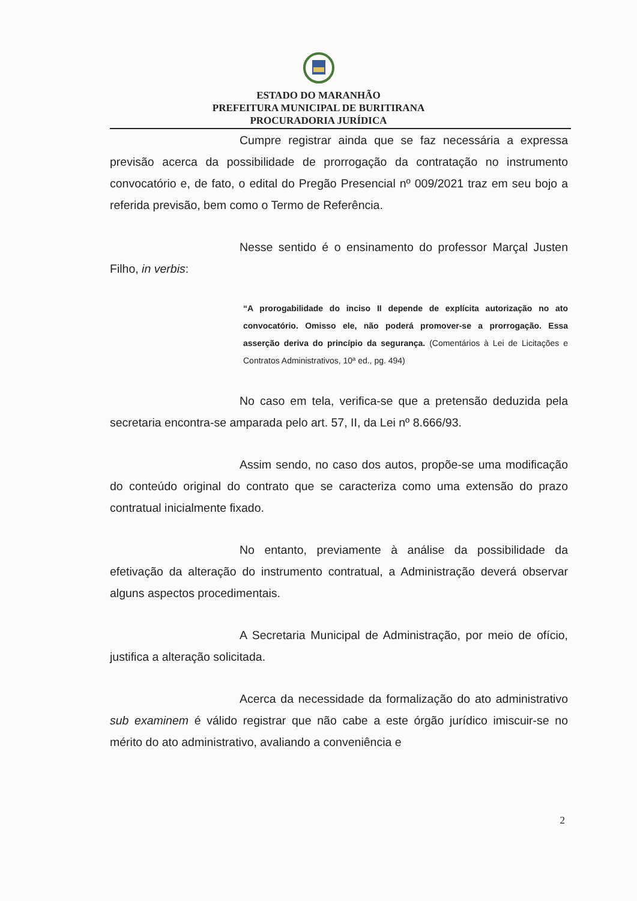ESTADO DO MARANHÃO
PREFEITURA MUNICIPAL DE BURITIRANA
PROCURADORIA JURÍDICA
Cumpre registrar ainda que se faz necessária a expressa previsão acerca da possibilidade de prorrogação da contratação no instrumento convocatório e, de fato, o edital do Pregão Presencial nº 009/2021 traz em seu bojo a referida previsão, bem como o Termo de Referência.
Nesse sentido é o ensinamento do professor Marçal Justen Filho, in verbis:
“A prorogabilidade do inciso II depende de explícita autorização no ato convocatório. Omisso ele, não poderá promover-se a prorrogação. Essa asserção deriva do princípio da segurança. (Comentários à Lei de Licitações e Contratos Administrativos, 10ª ed., pg. 494)
No caso em tela, verifica-se que a pretensão deduzida pela secretaria encontra-se amparada pelo art. 57, II, da Lei nº 8.666/93.
Assim sendo, no caso dos autos, propõe-se uma modificação do conteúdo original do contrato que se caracteriza como uma extensão do prazo contratual inicialmente fixado.
No entanto, previamente à análise da possibilidade da efetivação da alteração do instrumento contratual, a Administração deverá observar alguns aspectos procedimentais.
A Secretaria Municipal de Administração, por meio de ofício, justifica a alteração solicitada.
Acerca da necessidade da formalização do ato administrativo sub examinem é válido registrar que não cabe a este órgão jurídico imiscuir-se no mérito do ato administrativo, avaliando a conveniência e
2